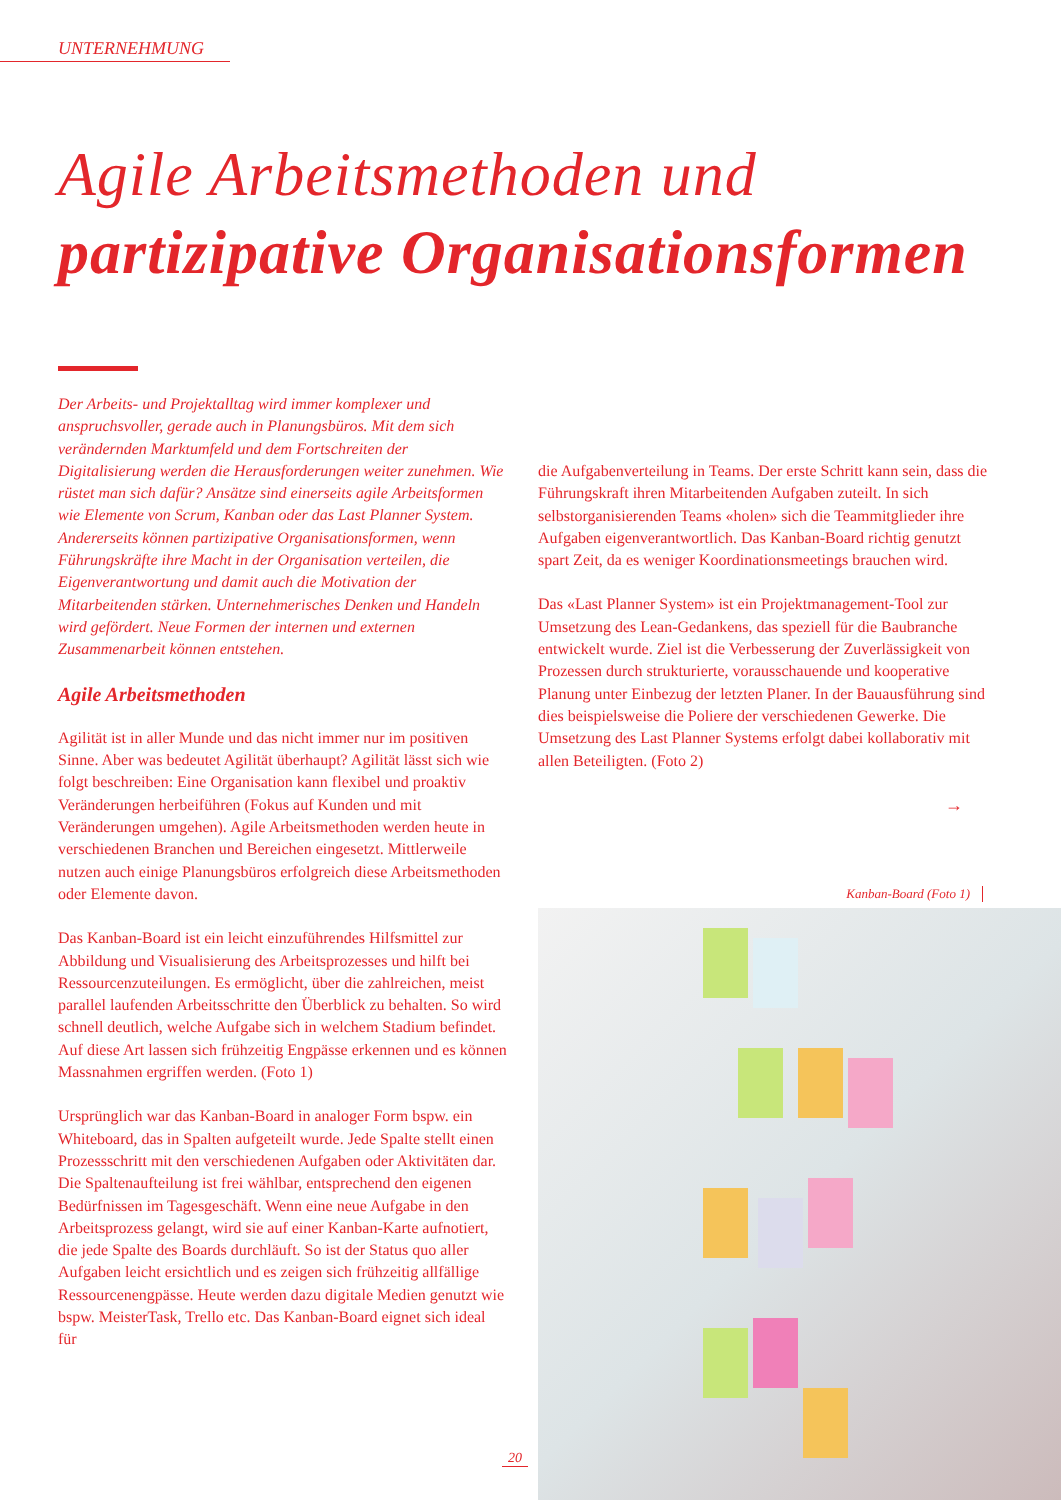UNTERNEHMUNG
Agile Arbeitsmethoden und
partizipative Organisationsformen
Der Arbeits- und Projektalltag wird immer komplexer und anspruchsvoller, gerade auch in Planungsbüros. Mit dem sich verändernden Marktumfeld und dem Fortschreiten der Digitalisierung werden die Herausforderungen weiter zunehmen. Wie rüstet man sich dafür? Ansätze sind einerseits agile Arbeitsformen wie Elemente von Scrum, Kanban oder das Last Planner System. Andererseits können partizipative Organisationsformen, wenn Führungskräfte ihre Macht in der Organisation verteilen, die Eigenverantwortung und damit auch die Motivation der Mitarbeitenden stärken. Unternehmerisches Denken und Handeln wird gefördert. Neue Formen der internen und externen Zusammenarbeit können entstehen.
Agile Arbeitsmethoden
Agilität ist in aller Munde und das nicht immer nur im positiven Sinne. Aber was bedeutet Agilität überhaupt? Agilität lässt sich wie folgt beschreiben: Eine Organisation kann flexibel und proaktiv Veränderungen herbeiführen (Fokus auf Kunden und mit Veränderungen umgehen). Agile Arbeitsmethoden werden heute in verschiedenen Branchen und Bereichen eingesetzt. Mittlerweile nutzen auch einige Planungsbüros erfolgreich diese Arbeitsmethoden oder Elemente davon.
Das Kanban-Board ist ein leicht einzuführendes Hilfsmittel zur Abbildung und Visualisierung des Arbeitsprozesses und hilft bei Ressourcenzuteilungen. Es ermöglicht, über die zahlreichen, meist parallel laufenden Arbeitsschritte den Überblick zu behalten. So wird schnell deutlich, welche Aufgabe sich in welchem Stadium befindet. Auf diese Art lassen sich frühzeitig Engpässe erkennen und es können Massnahmen ergriffen werden. (Foto 1)
Ursprünglich war das Kanban-Board in analoger Form bspw. ein Whiteboard, das in Spalten aufgeteilt wurde. Jede Spalte stellt einen Prozessschritt mit den verschiedenen Aufgaben oder Aktivitäten dar. Die Spaltenaufteilung ist frei wählbar, entsprechend den eigenen Bedürfnissen im Tagesgeschäft. Wenn eine neue Aufgabe in den Arbeitsprozess gelangt, wird sie auf einer Kanban-Karte aufnotiert, die jede Spalte des Boards durchläuft. So ist der Status quo aller Aufgaben leicht ersichtlich und es zeigen sich frühzeitig allfällige Ressourcenengpässe. Heute werden dazu digitale Medien genutzt wie bspw. MeisterTask, Trello etc. Das Kanban-Board eignet sich ideal für
die Aufgabenverteilung in Teams. Der erste Schritt kann sein, dass die Führungskraft ihren Mitarbeitenden Aufgaben zuteilt. In sich selbstorganisierenden Teams «holen» sich die Teammitglieder ihre Aufgaben eigenverantwortlich. Das Kanban-Board richtig genutzt spart Zeit, da es weniger Koordinationsmeetings brauchen wird.
Das «Last Planner System» ist ein Projektmanagement-Tool zur Umsetzung des Lean-Gedankens, das speziell für die Baubranche entwickelt wurde. Ziel ist die Verbesserung der Zuverlässigkeit von Prozessen durch strukturierte, vorausschauende und kooperative Planung unter Einbezug der letzten Planer. In der Bauausführung sind dies beispielsweise die Poliere der verschiedenen Gewerke. Die Umsetzung des Last Planner Systems erfolgt dabei kollaborativ mit allen Beteiligten. (Foto 2)
→
Kanban-Board (Foto 1)
20